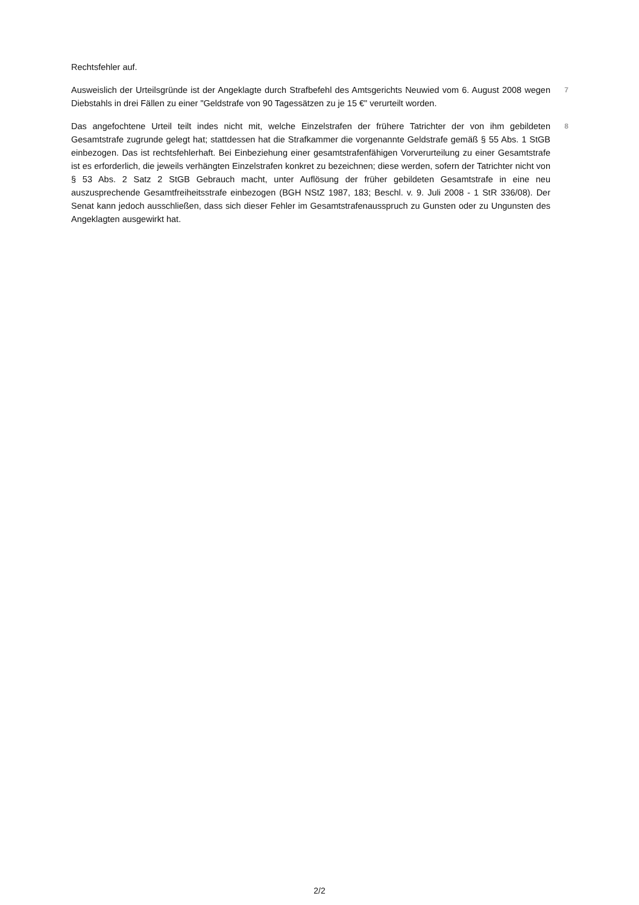Rechtsfehler auf.
Ausweislich der Urteilsgründe ist der Angeklagte durch Strafbefehl des Amtsgerichts Neuwied vom 6. August 2008 wegen Diebstahls in drei Fällen zu einer "Geldstrafe von 90 Tagessätzen zu je 15 €" verurteilt worden.
7
Das angefochtene Urteil teilt indes nicht mit, welche Einzelstrafen der frühere Tatrichter der von ihm gebildeten Gesamtstrafe zugrunde gelegt hat; stattdessen hat die Strafkammer die vorgenannte Geldstrafe gemäß § 55 Abs. 1 StGB einbezogen. Das ist rechtsfehlerhaft. Bei Einbeziehung einer gesamtstrafenfähigen Vorverurteilung zu einer Gesamtstrafe ist es erforderlich, die jeweils verhängten Einzelstrafen konkret zu bezeichnen; diese werden, sofern der Tatrichter nicht von § 53 Abs. 2 Satz 2 StGB Gebrauch macht, unter Auflösung der früher gebildeten Gesamtstrafe in eine neu auszusprechende Gesamtfreiheitsstrafe einbezogen (BGH NStZ 1987, 183; Beschl. v. 9. Juli 2008 - 1 StR 336/08). Der Senat kann jedoch ausschließen, dass sich dieser Fehler im Gesamtstrafenausspruch zu Gunsten oder zu Ungunsten des Angeklagten ausgewirkt hat.
8
2/2